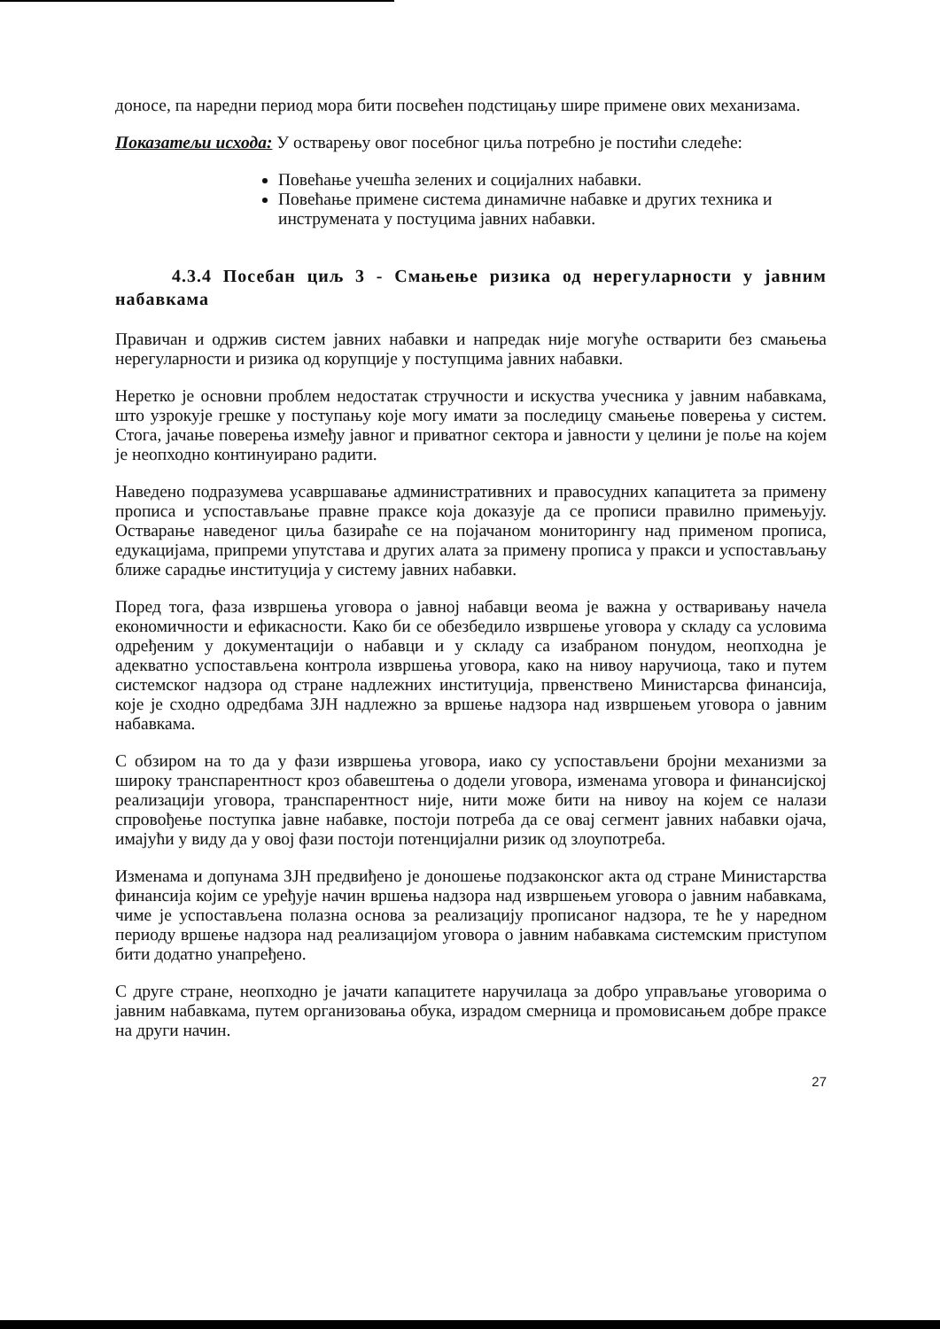доносе, па наредни период мора бити посвећен подстицању шире примене ових механизама.
Показатељи исхода: У остварењу овог посебног циља потребно је постићи следеће:
Повећање учешћа зелених и социјалних набавки.
Повећање примене система динамичне набавке и других техника и инструмената у постуцима јавних набавки.
4.3.4 Посебан циљ 3 - Смањење ризика од нерегуларности у јавним набавкама
Правичан и одржив систем јавних набавки и напредак није могуће остварити без смањења нерегуларности и ризика од корупције у поступцима јавних набавки.
Неретко је основни проблем недостатак стручности и искуства учесника у јавним набавкама, што узрокује грешке у поступању које могу имати за последицу смањење поверења у систем. Стога, јачање поверења између јавног и приватног сектора и јавности у целини је поље на којем је неопходно континуирано радити.
Наведено подразумева усавршавање административних и правосудних капацитета за примену прописа и успостављање правне праксе која доказује да се прописи правилно примењују. Остварање наведеног циља базираће се на појачаном мониторингу над применом прописа, едукацијама, припреми упутстава и других алата за примену прописа у пракси и успостављању ближе сарадње институција у систему јавних набавки.
Поред тога, фаза извршења уговора о јавној набавци веома је важна у остваривању начела економичности и ефикасности. Како би се обезбедило извршење уговора у складу са условима одређеним у документацији о набавци и у складу са изабраном понудом, неопходна је адекватно успостављена контрола извршења уговора, како на нивоу наручиоца, тако и путем системског надзора од стране надлежних институција, првенствено Министарсва финансија, које је сходно одредбама ЗЈН надлежно за вршење надзора над извршењем уговора о јавним набавкама.
С обзиром на то да у фази извршења уговора, иако су успостављени бројни механизми за широку транспарентност кроз обавештења о додели уговора, изменама уговора и финансијској реализацији уговора, транспарентност није, нити може бити на нивоу на којем се налази спровођење поступка јавне набавке, постоји потреба да се овај сегмент јавних набавки ојача, имајући у виду да у овој фази постоји потенцијални ризик од злоупотреба.
Изменама и допунама ЗЈН предвиђено је доношење подзаконског акта од стране Министарства финансија којим се уређује начин вршења надзора над извршењем уговора о јавним набавкама, чиме је успостављена полазна основа за реализацију прописаног надзора, те ће у наредном периоду вршење надзора над реализацијом уговора о јавним набавкама системским приступом бити додатно унапређено.
С друге стране, неопходно је јачати капацитете наручилаца за добро управљање уговорима о јавним набавкама, путем организовања обука, израдом смерница и промовисањем добре праксе на други начин.
27